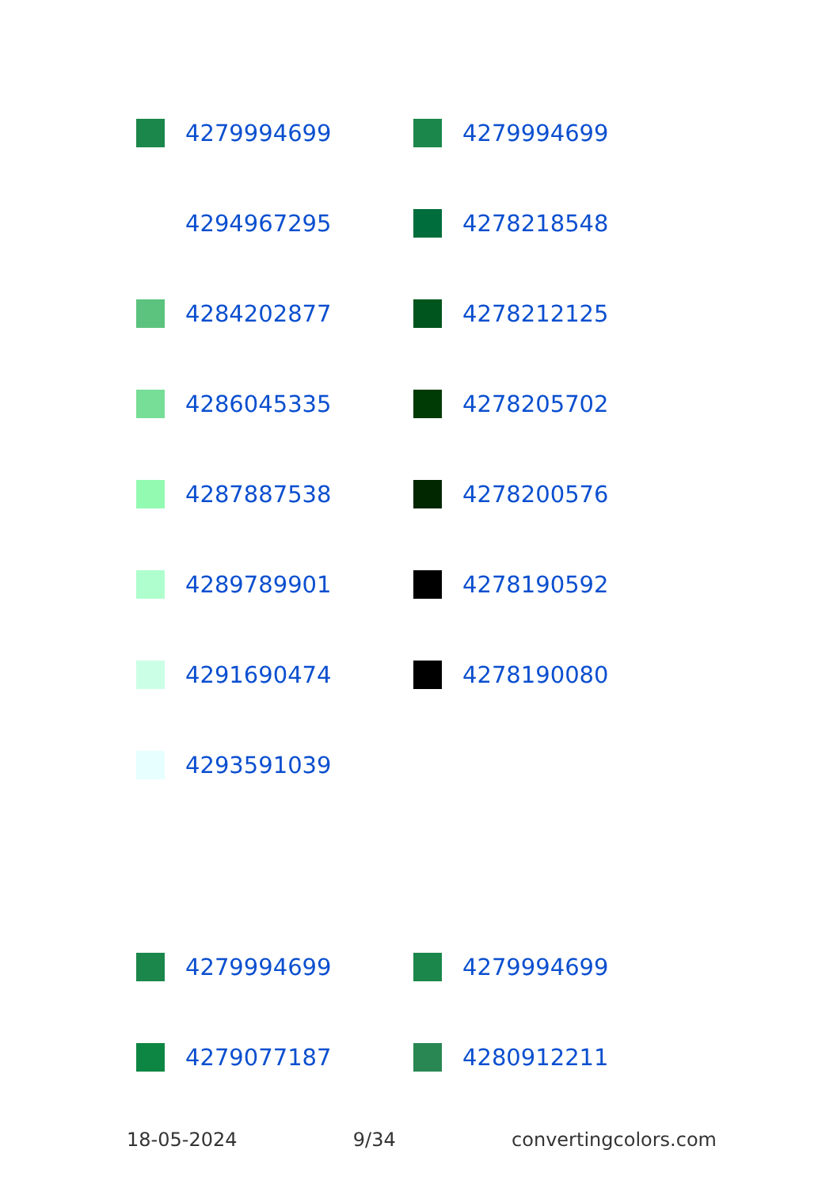4279994699 4279994699
4294967295 4278218548
4284202877 4278212125
4286045335 4278205702
4287887538 4278200576
4289789901 4278190592
4291690474 4278190080
4293591039
4279994699 4279994699
4279077187 4280912211
18-05-2024 9/34 convertingcolors.com